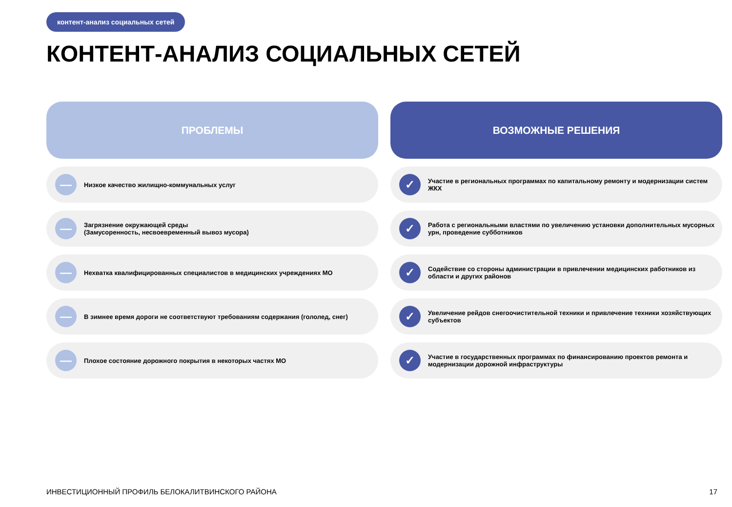контент-анализ социальных сетей
КОНТЕНТ-АНАЛИЗ СОЦИАЛЬНЫХ СЕТЕЙ
ПРОБЛЕМЫ
—
Низкое качество жилищно-коммунальных услуг
—
Загрязнение окружающей среды
(Замусоренность, несвоевременный вывоз мусора)
—
Нехватка квалифицированных специалистов в медицинских учреждениях МО
—
В зимнее время дороги не соответствуют требованиям содержания (гололед, снег)
—
Плохое состояние дорожного покрытия в некоторых частях МО
ВОЗМОЖНЫЕ РЕШЕНИЯ
✓
Участие в региональных программах по капитальному ремонту и модернизации систем ЖКХ
✓
Работа с региональными властями по увеличению установки дополнительных мусорных урн, проведение субботников
✓
Содействие со стороны администрации в привлечении медицинских работников из области и других районов
✓
Увеличение рейдов снегоочистительной техники и привлечение техники хозяйствующих субъектов
✓
Участие в государственных программах по финансированию проектов ремонта и модернизации дорожной инфраструктуры
ИНВЕСТИЦИОННЫЙ ПРОФИЛЬ БЕЛОКАЛИТВИНСКОГО РАЙОНА
17